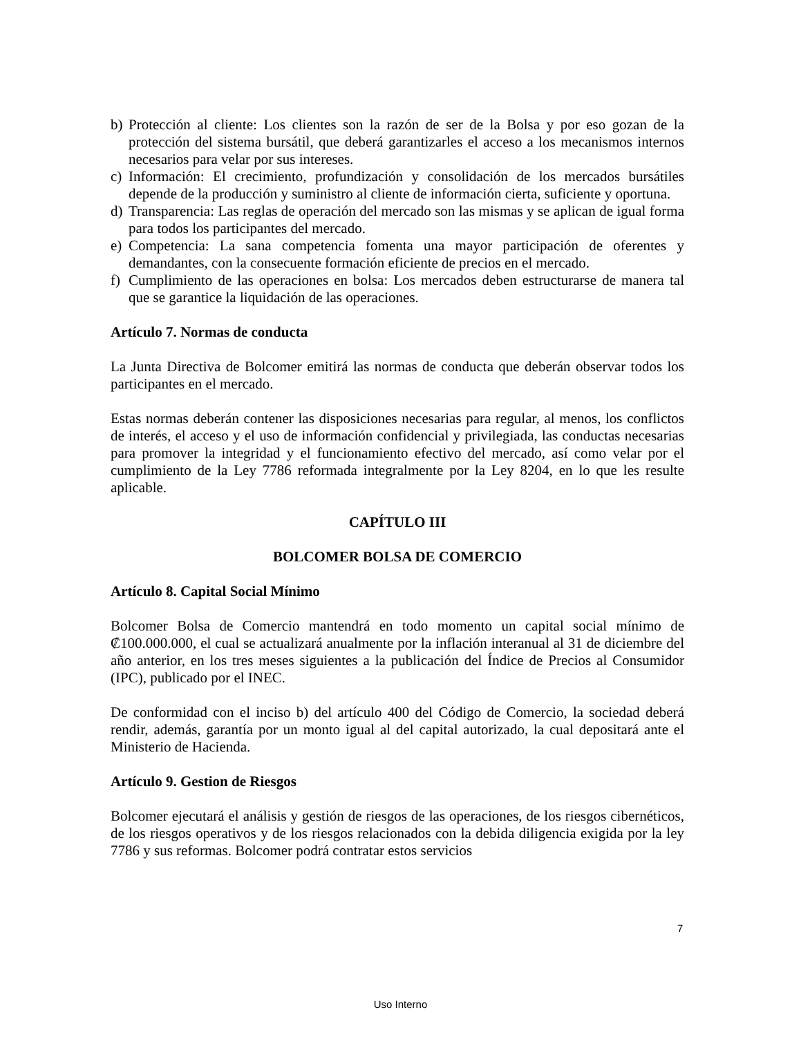b) Protección al cliente: Los clientes son la razón de ser de la Bolsa y por eso gozan de la protección del sistema bursátil, que deberá garantizarles el acceso a los mecanismos internos necesarios para velar por sus intereses.
c) Información: El crecimiento, profundización y consolidación de los mercados bursátiles depende de la producción y suministro al cliente de información cierta, suficiente y oportuna.
d) Transparencia: Las reglas de operación del mercado son las mismas y se aplican de igual forma para todos los participantes del mercado.
e) Competencia: La sana competencia fomenta una mayor participación de oferentes y demandantes, con la consecuente formación eficiente de precios en el mercado.
f) Cumplimiento de las operaciones en bolsa: Los mercados deben estructurarse de manera tal que se garantice la liquidación de las operaciones.
Artículo 7. Normas de conducta
La Junta Directiva de Bolcomer emitirá las normas de conducta que deberán observar todos los participantes en el mercado.
Estas normas deberán contener las disposiciones necesarias para regular, al menos, los conflictos de interés, el acceso y el uso de información confidencial y privilegiada, las conductas necesarias para promover la integridad y el funcionamiento efectivo del mercado, así como velar por el cumplimiento de la Ley 7786 reformada integralmente por la Ley 8204, en lo que les resulte aplicable.
CAPÍTULO III
BOLCOMER BOLSA DE COMERCIO
Artículo 8. Capital Social Mínimo
Bolcomer Bolsa de Comercio mantendrá en todo momento un capital social mínimo de ₡100.000.000, el cual se actualizará anualmente por la inflación interanual al 31 de diciembre del año anterior, en los tres meses siguientes a la publicación del Índice de Precios al Consumidor (IPC), publicado por el INEC.
De conformidad con el inciso b) del artículo 400 del Código de Comercio, la sociedad deberá rendir, además, garantía por un monto igual al del capital autorizado, la cual depositará ante el Ministerio de Hacienda.
Artículo 9. Gestion de Riesgos
Bolcomer ejecutará el análisis y gestión de riesgos de las operaciones, de los riesgos cibernéticos, de los riesgos operativos y de los riesgos relacionados con la debida diligencia exigida por la ley 7786 y sus reformas. Bolcomer podrá contratar estos servicios
7
Uso Interno